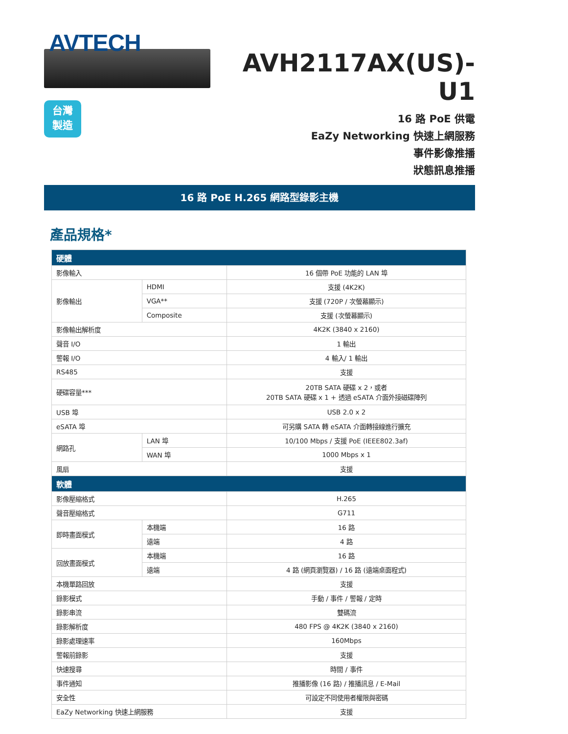AVTECH
台灣
製造
AVH2117AX(US)-U1
16 路 PoE 供電
EaZy Networking 快速上網服務
事件影像推播
狀態訊息推播
16 路 PoE H.265 網路型錄影主機
產品規格*
| 硬體 | | |
| --- | --- | --- |
| 影像輸入 | | 16 個帶 PoE 功能的 LAN 埠 |
| 影像輸出 | HDMI | 支援 (4K2K) |
| | VGA** | 支援 (720P / 次螢幕顯示) |
| | Composite | 支援 (次螢幕顯示) |
| 影像輸出解析度 | | 4K2K (3840 x 2160) |
| 聲音 I/O | | 1 輸出 |
| 警報 I/O | | 4 輸入/ 1 輸出 |
| RS485 | | 支援 |
| 硬碟容量*** | | 20TB SATA 硬碟 x 2，或者 20TB SATA 硬碟 x 1 + 透過 eSATA 介面外接磁碟陣列 |
| USB 埠 | | USB 2.0 x 2 |
| eSATA 埠 | | 可另購 SATA 轉 eSATA 介面轉接線進行擴充 |
| 網路孔 | LAN 埠 | 10/100 Mbps / 支援 PoE (IEEE802.3af) |
| | WAN 埠 | 1000 Mbps x 1 |
| 風扇 | | 支援 |
| 軟體 | | |
| 影像壓縮格式 | | H.265 |
| 聲音壓縮格式 | | G711 |
| 即時畫面模式 | 本機端 | 16 路 |
| | 遠端 | 4 路 |
| 回放畫面模式 | 本機端 | 16 路 |
| | 遠端 | 4 路 (網頁瀏覽器) / 16 路 (遠端桌面程式) |
| 本機單路回放 | | 支援 |
| 錄影模式 | | 手動 / 事件 / 警報 / 定時 |
| 錄影串流 | | 雙碼流 |
| 錄影解析度 | | 480 FPS @ 4K2K (3840 x 2160) |
| 錄影處理速率 | | 160Mbps |
| 警報前錄影 | | 支援 |
| 快速搜尋 | | 時間 / 事件 |
| 事件通知 | | 推播影像 (16 路) / 推播訊息 / E-Mail |
| 安全性 | | 可設定不同使用者權限與密碼 |
| EaZy Networking 快速上網服務 | | 支援 |